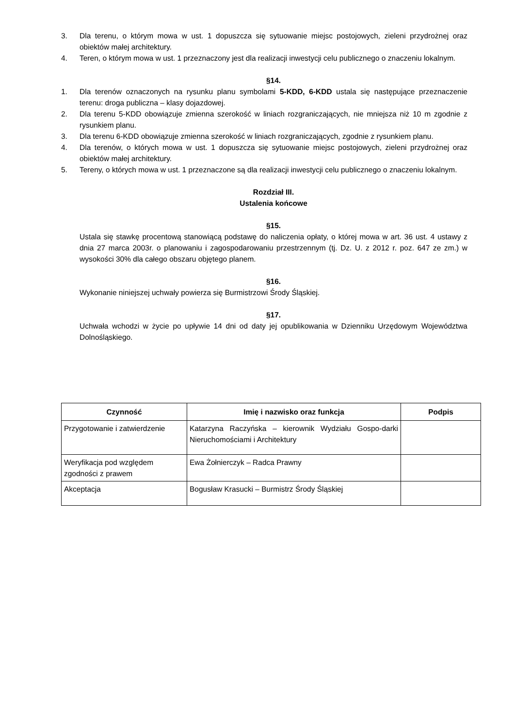3. Dla terenu, o którym mowa w ust. 1 dopuszcza się sytuowanie miejsc postojowych, zieleni przydrożnej oraz obiektów małej architektury.
4. Teren, o którym mowa w ust. 1 przeznaczony jest dla realizacji inwestycji celu publicznego o znaczeniu lokalnym.
§14.
1. Dla terenów oznaczonych na rysunku planu symbolami 5-KDD, 6-KDD ustala się następujące przeznaczenie terenu: droga publiczna – klasy dojazdowej.
2. Dla terenu 5-KDD obowiązuje zmienna szerokość w liniach rozgraniczających, nie mniejsza niż 10 m zgodnie z rysunkiem planu.
3. Dla terenu 6-KDD obowiązuje zmienna szerokość w liniach rozgraniczających, zgodnie z rysunkiem planu.
4. Dla terenów, o których mowa w ust. 1 dopuszcza się sytuowanie miejsc postojowych, zieleni przydrożnej oraz obiektów małej architektury.
5. Tereny, o których mowa w ust. 1 przeznaczone są dla realizacji inwestycji celu publicznego o znaczeniu lokalnym.
Rozdział III.
Ustalenia końcowe
§15.
Ustala się stawkę procentową stanowiącą podstawę do naliczenia opłaty, o której mowa w art. 36 ust. 4 ustawy z dnia 27 marca 2003r. o planowaniu i zagospodarowaniu przestrzennym (tj. Dz. U. z 2012 r. poz. 647 ze zm.) w wysokości 30% dla całego obszaru objętego planem.
§16.
Wykonanie niniejszej uchwały powierza się Burmistrzowi Środy Śląskiej.
§17.
Uchwała wchodzi w życie po upływie 14 dni od daty jej opublikowania w Dzienniku Urzędowym Województwa Dolnośląskiego.
| Czynność | Imię i nazwisko oraz funkcja | Podpis |
| --- | --- | --- |
| Przygotowanie i zatwierdzenie | Katarzyna Raczyńska – kierownik Wydziału Gospo-darki Nieruchomościami i Architektury | |
| Weryfikacja pod względem zgodności z prawem | Ewa Żołnierczyk – Radca Prawny | |
| Akceptacja | Bogusław Krasucki – Burmistrz Środy Śląskiej | |